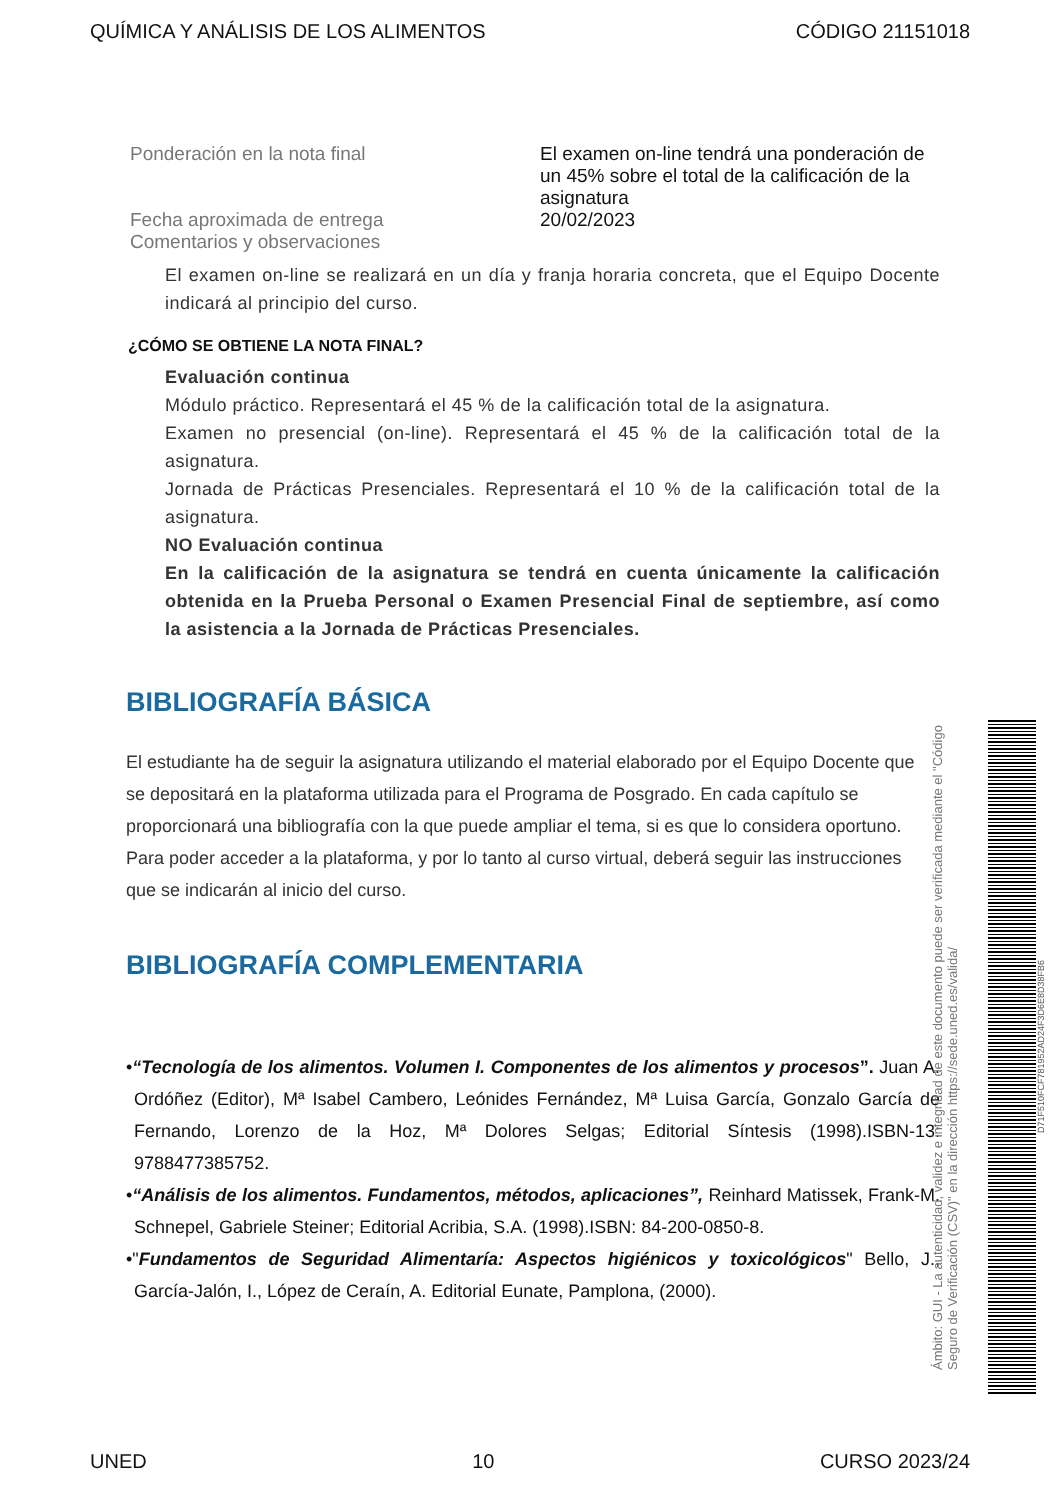QUÍMICA Y ANÁLISIS DE LOS ALIMENTOS CÓDIGO 21151018
| Ponderación en la nota final | El examen on-line tendrá una ponderación de un 45% sobre el total de la calificación de la asignatura |
| Fecha aproximada de entrega | 20/02/2023 |
| Comentarios y observaciones | |
El examen on-line se realizará en un día y franja horaria concreta, que el Equipo Docente indicará al principio del curso.
¿CÓMO SE OBTIENE LA NOTA FINAL?
Evaluación continua
Módulo práctico. Representará el 45 % de la calificación total de la asignatura.
Examen no presencial (on-line). Representará el 45 % de la calificación total de la asignatura.
Jornada de Prácticas Presenciales. Representará el 10 % de la calificación total de la asignatura.
NO Evaluación continua
En la calificación de la asignatura se tendrá en cuenta únicamente la calificación obtenida en la Prueba Personal o Examen Presencial Final de septiembre, así como la asistencia a la Jornada de Prácticas Presenciales.
BIBLIOGRAFÍA BÁSICA
El estudiante ha de seguir la asignatura utilizando el material elaborado por el Equipo Docente que se depositará en la plataforma utilizada para el Programa de Posgrado. En cada capítulo se proporcionará una bibliografía con la que puede ampliar el tema, si es que lo considera oportuno. Para poder acceder a la plataforma, y por lo tanto al curso virtual, deberá seguir las instrucciones que se indicarán al inicio del curso.
BIBLIOGRAFÍA COMPLEMENTARIA
•“Tecnología de los alimentos. Volumen I. Componentes de los alimentos y procesos”. Juan A. Ordóñez (Editor), Mª Isabel Cambero, Leónides Fernández, Mª Luisa García, Gonzalo García de Fernando, Lorenzo de la Hoz, Mª Dolores Selgas; Editorial Síntesis (1998).ISBN-13: 9788477385752.
•“Análisis de los alimentos. Fundamentos, métodos, aplicaciones”, Reinhard Matissek, Frank-M. Schnepel, Gabriele Steiner; Editorial Acribia, S.A. (1998).ISBN: 84-200-0850-8.
•"Fundamentos de Seguridad Alimentaría: Aspectos higiénicos y toxicológicos" Bello, J., García-Jalón, I., López de Ceraín, A. Editorial Eunate, Pamplona, (2000).
Ámbito: GUI - La autenticidad, validez e integridad de este documento puede ser verificada mediante el "Código Seguro de Verificación (CSV)" en la dirección https://sede.uned.es/valida/
D71F510FCF781952AD24F3D6E8D38FB6
UNED 10 CURSO 2023/24